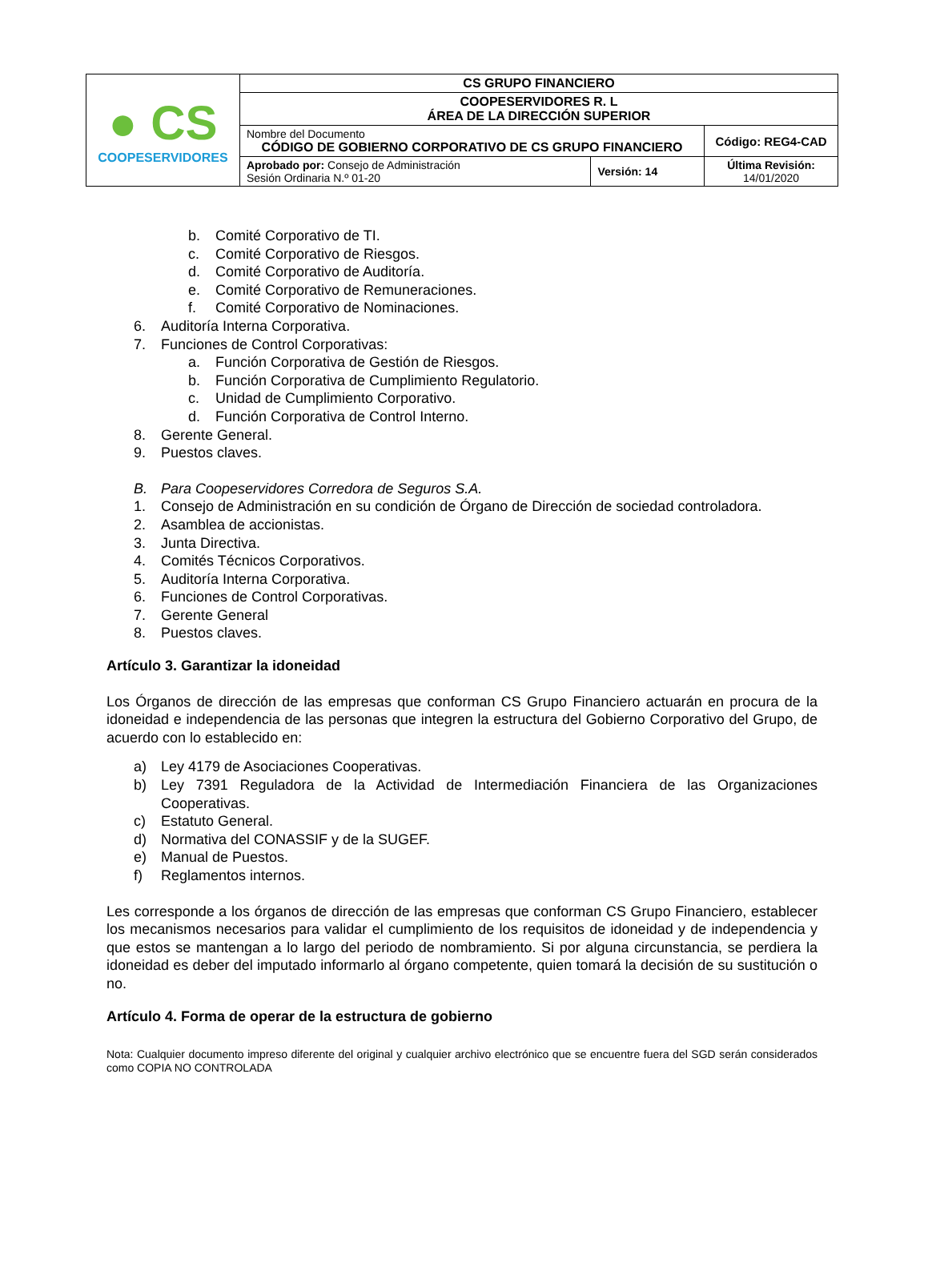| ● CS COOPESERVIDORES | CS GRUPO FINANCIERO | | |
| | COOPESERVIDORES R. L ÁREA DE LA DIRECCIÓN SUPERIOR | | |
| | Nombre del Documento CÓDIGO DE GOBIERNO CORPORATIVO DE CS GRUPO FINANCIERO | | Código: REG4-CAD |
| | Aprobado por: Consejo de Administración Sesión Ordinaria N.º 01-20 | Versión: 14 | Última Revisión: 14/01/2020 |
b. Comité Corporativo de TI.
c. Comité Corporativo de Riesgos.
d. Comité Corporativo de Auditoría.
e. Comité Corporativo de Remuneraciones.
f. Comité Corporativo de Nominaciones.
6. Auditoría Interna Corporativa.
7. Funciones de Control Corporativas:
a. Función Corporativa de Gestión de Riesgos.
b. Función Corporativa de Cumplimiento Regulatorio.
c. Unidad de Cumplimiento Corporativo.
d. Función Corporativa de Control Interno.
8. Gerente General.
9. Puestos claves.
B. Para Coopeservidores Corredora de Seguros S.A.
1. Consejo de Administración en su condición de Órgano de Dirección de sociedad controladora.
2. Asamblea de accionistas.
3. Junta Directiva.
4. Comités Técnicos Corporativos.
5. Auditoría Interna Corporativa.
6. Funciones de Control Corporativas.
7. Gerente General
8. Puestos claves.
Artículo 3. Garantizar la idoneidad
Los Órganos de dirección de las empresas que conforman CS Grupo Financiero actuarán en procura de la idoneidad e independencia de las personas que integren la estructura del Gobierno Corporativo del Grupo, de acuerdo con lo establecido en:
a) Ley 4179 de Asociaciones Cooperativas.
b) Ley 7391 Reguladora de la Actividad de Intermediación Financiera de las Organizaciones Cooperativas.
c) Estatuto General.
d) Normativa del CONASSIF y de la SUGEF.
e) Manual de Puestos.
f) Reglamentos internos.
Les corresponde a los órganos de dirección de las empresas que conforman CS Grupo Financiero, establecer los mecanismos necesarios para validar el cumplimiento de los requisitos de idoneidad y de independencia y que estos se mantengan a lo largo del periodo de nombramiento. Si por alguna circunstancia, se perdiera la idoneidad es deber del imputado informarlo al órgano competente, quien tomará la decisión de su sustitución o no.
Artículo 4. Forma de operar de la estructura de gobierno
Nota: Cualquier documento impreso diferente del original y cualquier archivo electrónico que se encuentre fuera del SGD serán considerados como COPIA NO CONTROLADA